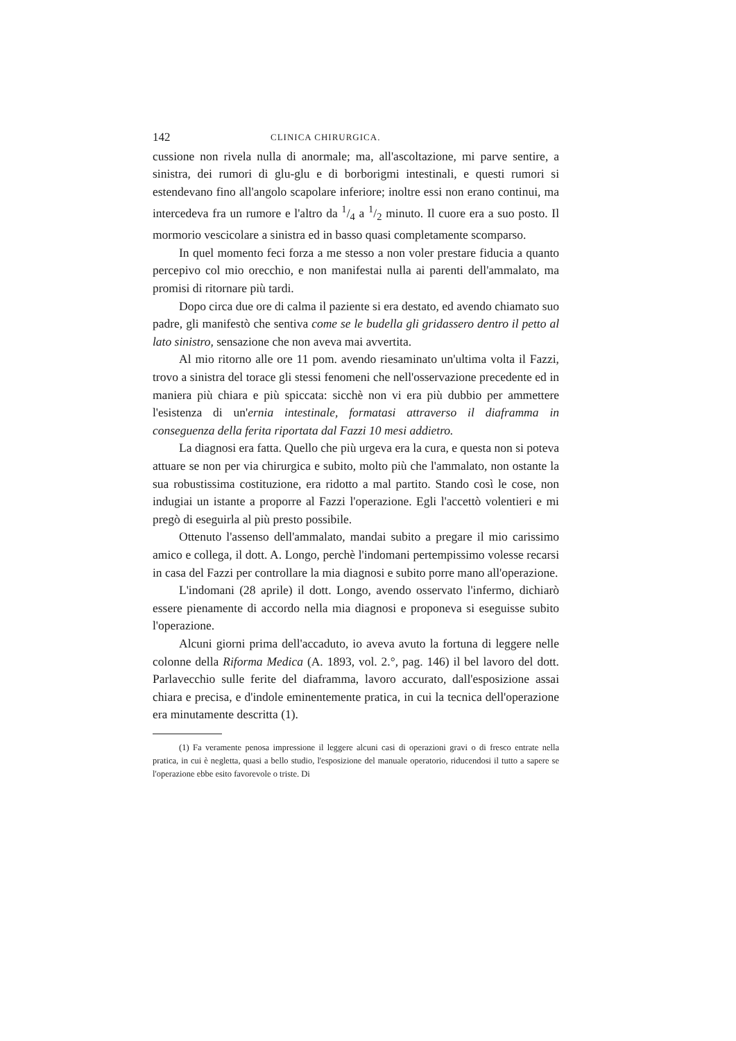142 CLINICA CHIRURGICA.
cussione non rivela nulla di anormale; ma, all'ascoltazione, mi parve sentire, a sinistra, dei rumori di glu-glu e di borborigmi intestinali, e questi rumori si estendevano fino all'angolo scapolare inferiore; inoltre essi non erano continui, ma intercedeva fra un rumore e l'altro da 1/4 a 1/2 minuto. Il cuore era a suo posto. Il mormorio vescicolare a sinistra ed in basso quasi completamente scomparso.
In quel momento feci forza a me stesso a non voler prestare fiducia a quanto percepivo col mio orecchio, e non manifestai nulla ai parenti dell'ammalato, ma promisi di ritornare più tardi.
Dopo circa due ore di calma il paziente si era destato, ed avendo chiamato suo padre, gli manifestò che sentiva come se le budella gli gridassero dentro il petto al lato sinistro, sensazione che non aveva mai avvertita.
Al mio ritorno alle ore 11 pom. avendo riesaminato un'ultima volta il Fazzi, trovo a sinistra del torace gli stessi fenomeni che nell'osservazione precedente ed in maniera più chiara e più spiccata: sicchè non vi era più dubbio per ammettere l'esistenza di un'ernia intestinale, formatasi attraverso il diaframma in conseguenza della ferita riportata dal Fazzi 10 mesi addietro.
La diagnosi era fatta. Quello che più urgeva era la cura, e questa non si poteva attuare se non per via chirurgica e subito, molto più che l'ammalato, non ostante la sua robustissima costituzione, era ridotto a mal partito. Stando così le cose, non indugiai un istante a proporre al Fazzi l'operazione. Egli l'accettò volentieri e mi pregò di eseguirla al più presto possibile.
Ottenuto l'assenso dell'ammalato, mandai subito a pregare il mio carissimo amico e collega, il dott. A. Longo, perchè l'indomani pertempissimo volesse recarsi in casa del Fazzi per controllare la mia diagnosi e subito porre mano all'operazione.
L'indomani (28 aprile) il dott. Longo, avendo osservato l'infermo, dichiarò essere pienamente di accordo nella mia diagnosi e proponeva si eseguisse subito l'operazione.
Alcuni giorni prima dell'accaduto, io aveva avuto la fortuna di leggere nelle colonne della Riforma Medica (A. 1893, vol. 2.°, pag. 146) il bel lavoro del dott. Parlavecchio sulle ferite del diaframma, lavoro accurato, dall'esposizione assai chiara e precisa, e d'indole eminentemente pratica, in cui la tecnica dell'operazione era minutamente descritta (1).
(1) Fa veramente penosa impressione il leggere alcuni casi di operazioni gravi o di fresco entrate nella pratica, in cui è negletta, quasi a bello studio, l'esposizione del manuale operatorio, riducendosi il tutto a sapere se l'operazione ebbe esito favorevole o triste. Di